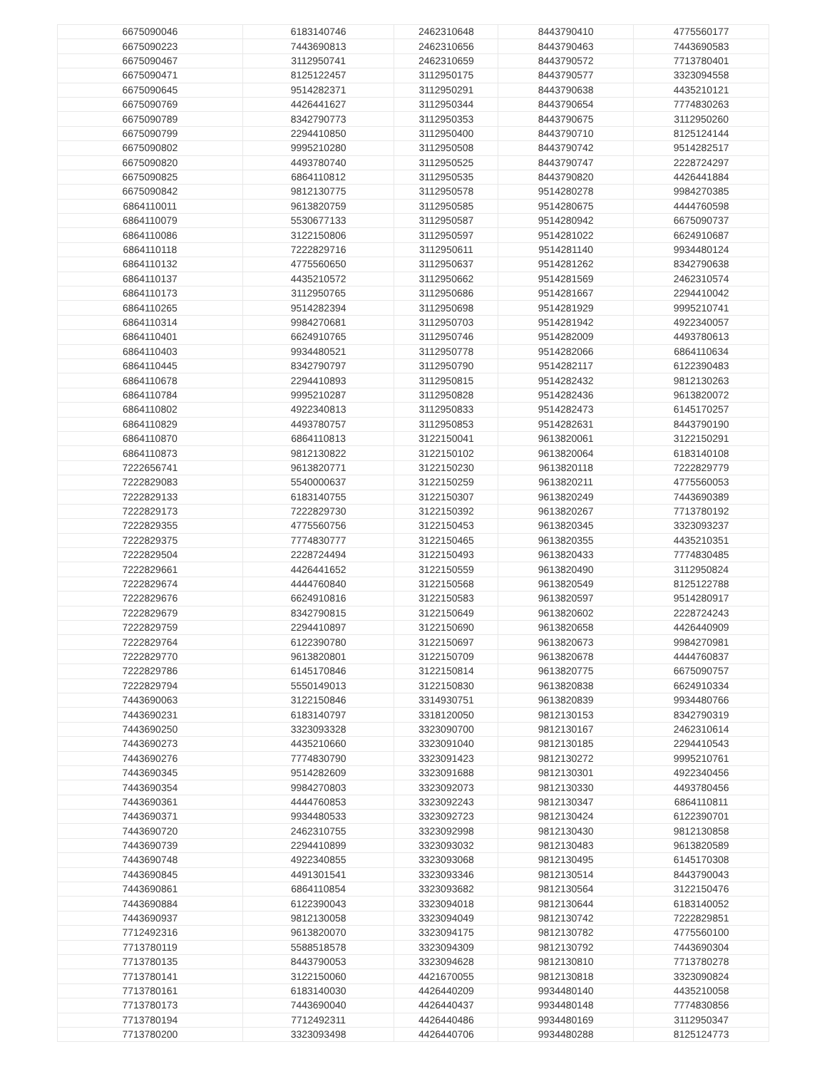| 6675090046 | 6183140746 | 2462310648 | 8443790410 | 4775560177 |
| 6675090223 | 7443690813 | 2462310656 | 8443790463 | 7443690583 |
| 6675090467 | 3112950741 | 2462310659 | 8443790572 | 7713780401 |
| 6675090471 | 8125122457 | 3112950175 | 8443790577 | 3323094558 |
| 6675090645 | 9514282371 | 3112950291 | 8443790638 | 4435210121 |
| 6675090769 | 4426441627 | 3112950344 | 8443790654 | 7774830263 |
| 6675090789 | 8342790773 | 3112950353 | 8443790675 | 3112950260 |
| 6675090799 | 2294410850 | 3112950400 | 8443790710 | 8125124144 |
| 6675090802 | 9995210280 | 3112950508 | 8443790742 | 9514282517 |
| 6675090820 | 4493780740 | 3112950525 | 8443790747 | 2228724297 |
| 6675090825 | 6864110812 | 3112950535 | 8443790820 | 4426441884 |
| 6675090842 | 9812130775 | 3112950578 | 9514280278 | 9984270385 |
| 6864110011 | 9613820759 | 3112950585 | 9514280675 | 4444760598 |
| 6864110079 | 5530677133 | 3112950587 | 9514280942 | 6675090737 |
| 6864110086 | 3122150806 | 3112950597 | 9514281022 | 6624910687 |
| 6864110118 | 7222829716 | 3112950611 | 9514281140 | 9934480124 |
| 6864110132 | 4775560650 | 3112950637 | 9514281262 | 8342790638 |
| 6864110137 | 4435210572 | 3112950662 | 9514281569 | 2462310574 |
| 6864110173 | 3112950765 | 3112950686 | 9514281667 | 2294410042 |
| 6864110265 | 9514282394 | 3112950698 | 9514281929 | 9995210741 |
| 6864110314 | 9984270681 | 3112950703 | 9514281942 | 4922340057 |
| 6864110401 | 6624910765 | 3112950746 | 9514282009 | 4493780613 |
| 6864110403 | 9934480521 | 3112950778 | 9514282066 | 6864110634 |
| 6864110445 | 8342790797 | 3112950790 | 9514282117 | 6122390483 |
| 6864110678 | 2294410893 | 3112950815 | 9514282432 | 9812130263 |
| 6864110784 | 9995210287 | 3112950828 | 9514282436 | 9613820072 |
| 6864110802 | 4922340813 | 3112950833 | 9514282473 | 6145170257 |
| 6864110829 | 4493780757 | 3112950853 | 9514282631 | 8443790190 |
| 6864110870 | 6864110813 | 3122150041 | 9613820061 | 3122150291 |
| 6864110873 | 9812130822 | 3122150102 | 9613820064 | 6183140108 |
| 7222656741 | 9613820771 | 3122150230 | 9613820118 | 7222829779 |
| 7222829083 | 5540000637 | 3122150259 | 9613820211 | 4775560053 |
| 7222829133 | 6183140755 | 3122150307 | 9613820249 | 7443690389 |
| 7222829173 | 7222829730 | 3122150392 | 9613820267 | 7713780192 |
| 7222829355 | 4775560756 | 3122150453 | 9613820345 | 3323093237 |
| 7222829375 | 7774830777 | 3122150465 | 9613820355 | 4435210351 |
| 7222829504 | 2228724494 | 3122150493 | 9613820433 | 7774830485 |
| 7222829661 | 4426441652 | 3122150559 | 9613820490 | 3112950824 |
| 7222829674 | 4444760840 | 3122150568 | 9613820549 | 8125122788 |
| 7222829676 | 6624910816 | 3122150583 | 9613820597 | 9514280917 |
| 7222829679 | 8342790815 | 3122150649 | 9613820602 | 2228724243 |
| 7222829759 | 2294410897 | 3122150690 | 9613820658 | 4426440909 |
| 7222829764 | 6122390780 | 3122150697 | 9613820673 | 9984270981 |
| 7222829770 | 9613820801 | 3122150709 | 9613820678 | 4444760837 |
| 7222829786 | 6145170846 | 3122150814 | 9613820775 | 6675090757 |
| 7222829794 | 5550149013 | 3122150830 | 9613820838 | 6624910334 |
| 7443690063 | 3122150846 | 3314930751 | 9613820839 | 9934480766 |
| 7443690231 | 6183140797 | 3318120050 | 9812130153 | 8342790319 |
| 7443690250 | 3323093328 | 3323090700 | 9812130167 | 2462310614 |
| 7443690273 | 4435210660 | 3323091040 | 9812130185 | 2294410543 |
| 7443690276 | 7774830790 | 3323091423 | 9812130272 | 9995210761 |
| 7443690345 | 9514282609 | 3323091688 | 9812130301 | 4922340456 |
| 7443690354 | 9984270803 | 3323092073 | 9812130330 | 4493780456 |
| 7443690361 | 4444760853 | 3323092243 | 9812130347 | 6864110811 |
| 7443690371 | 9934480533 | 3323092723 | 9812130424 | 6122390701 |
| 7443690720 | 2462310755 | 3323092998 | 9812130430 | 9812130858 |
| 7443690739 | 2294410899 | 3323093032 | 9812130483 | 9613820589 |
| 7443690748 | 4922340855 | 3323093068 | 9812130495 | 6145170308 |
| 7443690845 | 4491301541 | 3323093346 | 9812130514 | 8443790043 |
| 7443690861 | 6864110854 | 3323093682 | 9812130564 | 3122150476 |
| 7443690884 | 6122390043 | 3323094018 | 9812130644 | 6183140052 |
| 7443690937 | 9812130058 | 3323094049 | 9812130742 | 7222829851 |
| 7712492316 | 9613820070 | 3323094175 | 9812130782 | 4775560100 |
| 7713780119 | 5588518578 | 3323094309 | 9812130792 | 7443690304 |
| 7713780135 | 8443790053 | 3323094628 | 9812130810 | 7713780278 |
| 7713780141 | 3122150060 | 4421670055 | 9812130818 | 3323090824 |
| 7713780161 | 6183140030 | 4426440209 | 9934480140 | 4435210058 |
| 7713780173 | 7443690040 | 4426440437 | 9934480148 | 7774830856 |
| 7713780194 | 7712492311 | 4426440486 | 9934480169 | 3112950347 |
| 7713780200 | 3323093498 | 4426440706 | 9934480288 | 8125124773 |